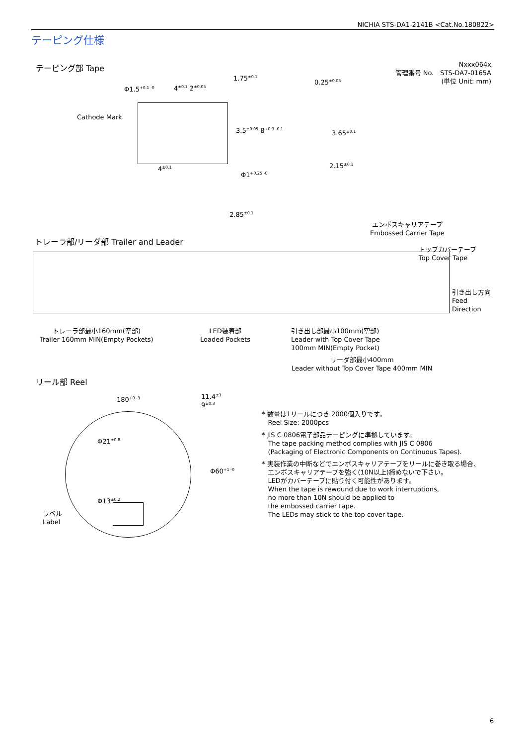NICHIA STS-DA1-2141B <Cat.No.180822>
テーピング仕様
テーピング部 Tape
Nxxx064x
管理番号 No.　STS-DA7-0165A
(単位 Unit: mm)
Φ1.5<sup>+0.1 -0</sup> 4<sup>±0.1</sup> 2<sup>±0.05</sup>
1.75<sup>±0.1</sup>
Cathode Mark
3.5<sup>±0.05</sup> 8<sup>+0.3 -0.1</sup>
4<sup>±0.1</sup>
Φ1<sup>+0.25 -0</sup>
2.85<sup>±0.1</sup>
0.25<sup>±0.05</sup>
3.65<sup>±0.1</sup>
2.15<sup>±0.1</sup>
エンボスキャリアテープ
Embossed Carrier Tape
トレーラ部/リーダ部 Trailer and Leader
トップカバーテープ
Top Cover Tape
引き出し方向
Feed
Direction
トレーラ部最小160mm(空部)
Trailer 160mm MIN(Empty Pockets)
LED装着部
Loaded Pockets
引き出し部最小100mm(空部)
Leader with Top Cover Tape
100mm MIN(Empty Pocket)
リーダ部最小400mm
Leader without Top Cover Tape 400mm MIN
リール部 Reel
180<sup>+0 -3</sup>
11.4<sup>±1</sup>
9<sup>±0.3</sup>
Φ21<sup>±0.8</sup>
Φ13<sup>±0.2</sup>
Φ60<sup>+1 -0</sup>
ラベル
Label
* 数量は1リールにつき 2000個入りです。
Reel Size: 2000pcs
* JIS C 0806電子部品テーピングに準拠しています。
The tape packing method complies with JIS C 0806
(Packaging of Electronic Components on Continuous Tapes).
* 実装作業の中断などでエンボスキャリアテープをリールに巻き取る場合、
エンボスキャリアテープを強く(10N以上)締めないで下さい。
LEDがカバーテープに貼り付く可能性があります。
When the tape is rewound due to work interruptions,
no more than 10N should be applied to
the embossed carrier tape.
The LEDs may stick to the top cover tape.
6